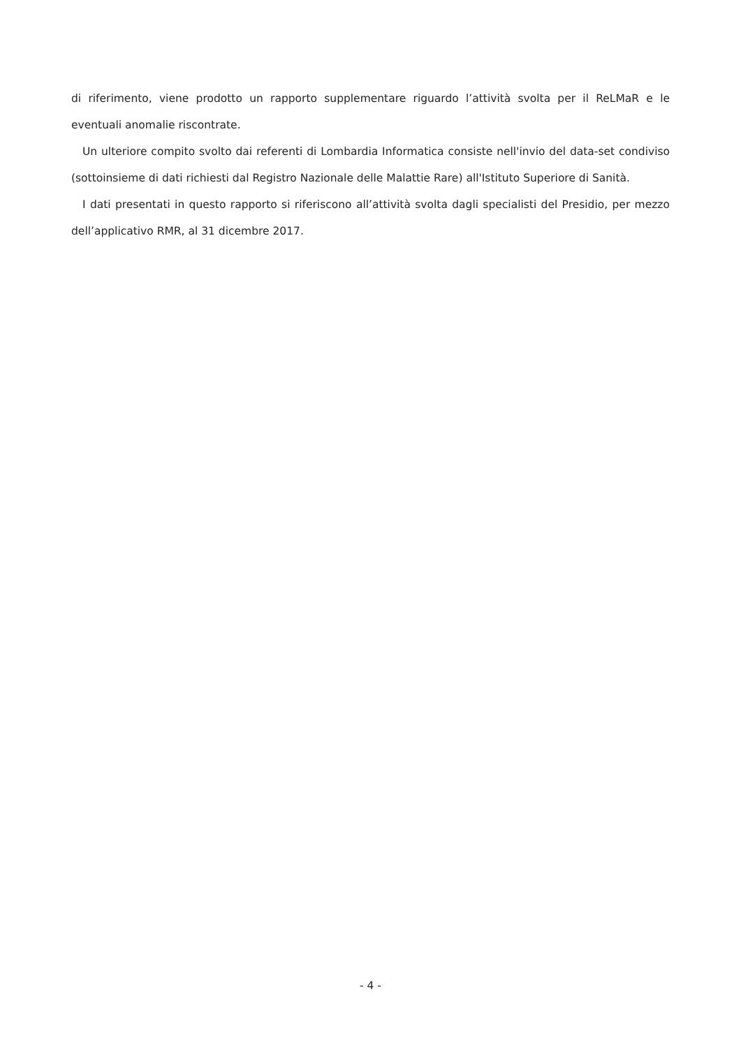di riferimento, viene prodotto un rapporto supplementare riguardo l’attività svolta per il ReLMaR e le eventuali anomalie riscontrate.
Un ulteriore compito svolto dai referenti di Lombardia Informatica consiste nell'invio del data-set condiviso (sottoinsieme di dati richiesti dal Registro Nazionale delle Malattie Rare) all'Istituto Superiore di Sanità.
I dati presentati in questo rapporto si riferiscono all’attività svolta dagli specialisti del Presidio, per mezzo dell’applicativo RMR, al 31 dicembre 2017.
- 4 -